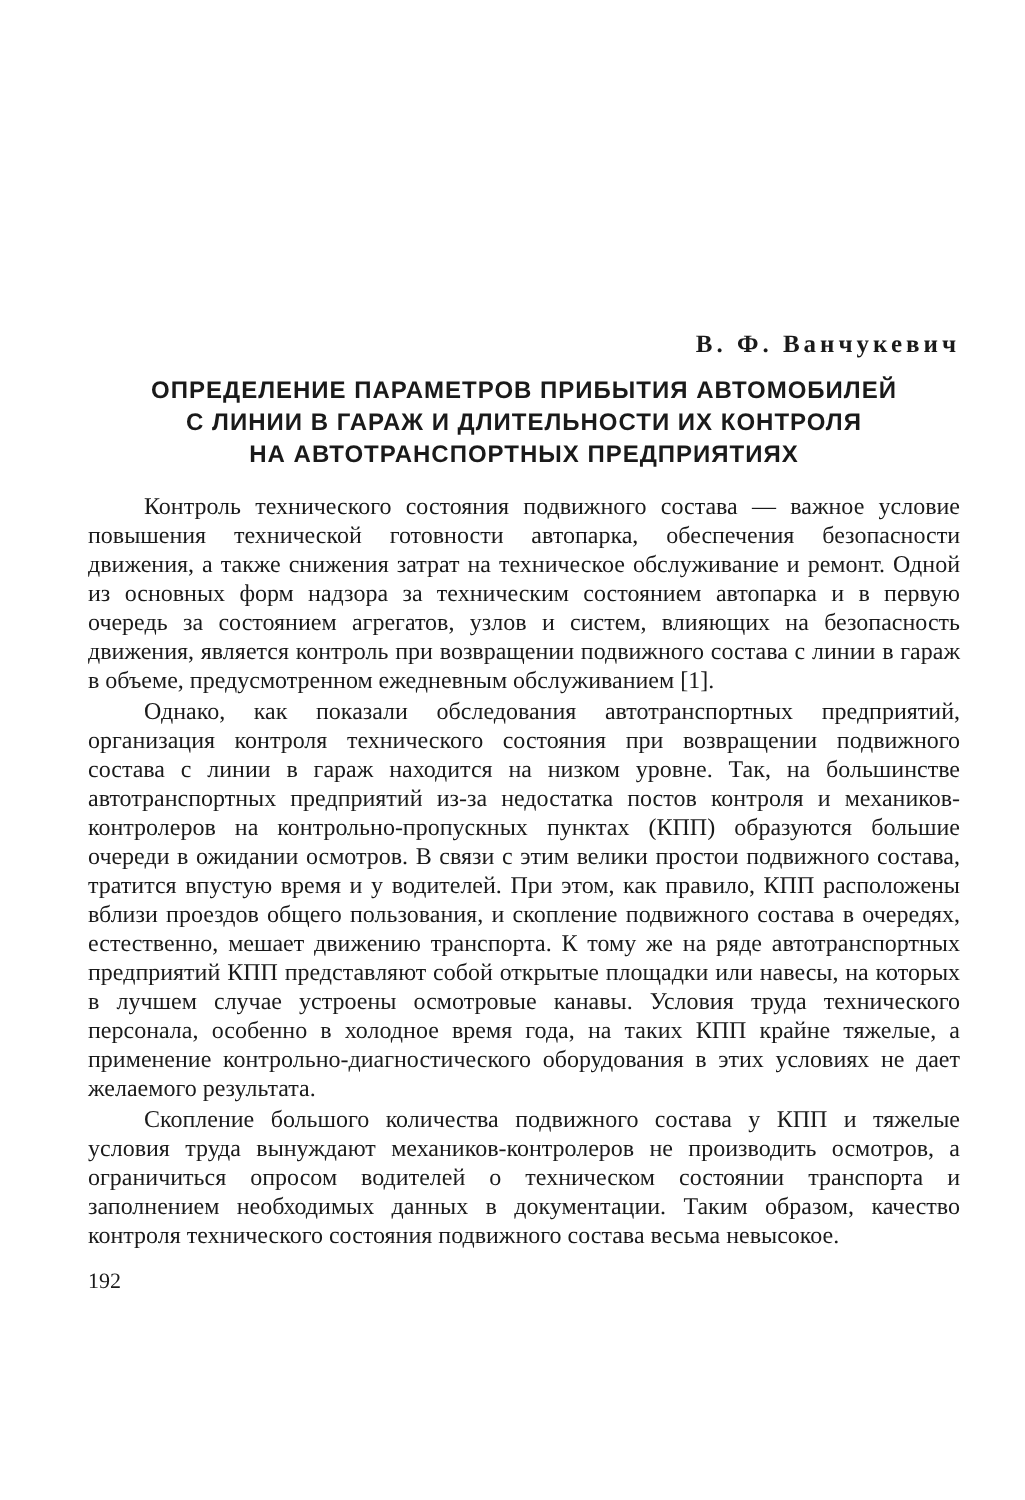В. Ф. Ванчукевич
ОПРЕДЕЛЕНИЕ ПАРАМЕТРОВ ПРИБЫТИЯ АВТОМОБИЛЕЙ
С ЛИНИИ В ГАРАЖ И ДЛИТЕЛЬНОСТИ ИХ КОНТРОЛЯ
НА АВТОТРАНСПОРТНЫХ ПРЕДПРИЯТИЯХ
Контроль технического состояния подвижного состава — важное условие повышения технической готовности автопарка, обеспечения безопасности движения, а также снижения затрат на техническое обслуживание и ремонт. Одной из основных форм надзора за техническим состоянием автопарка и в первую очередь за состоянием агрегатов, узлов и систем, влияющих на безопасность движения, является контроль при возвращении подвижного состава с линии в гараж в объеме, предусмотренном ежедневным обслуживанием [1].
Однако, как показали обследования автотранспортных предприятий, организация контроля технического состояния при возвращении подвижного состава с линии в гараж находится на низком уровне. Так, на большинстве автотранспортных предприятий из-за недостатка постов контроля и механиков-контролеров на контрольно-пропускных пунктах (КПП) образуются большие очереди в ожидании осмотров. В связи с этим велики простои подвижного состава, тратится впустую время и у водителей. При этом, как правило, КПП расположены вблизи проездов общего пользования, и скопление подвижного состава в очередях, естественно, мешает движению транспорта. К тому же на ряде автотранспортных предприятий КПП представляют собой открытые площадки или навесы, на которых в лучшем случае устроены осмотровые канавы. Условия труда технического персонала, особенно в холодное время года, на таких КПП крайне тяжелые, а применение контрольно-диагностического оборудования в этих условиях не дает желаемого результата.
Скопление большого количества подвижного состава у КПП и тяжелые условия труда вынуждают механиков-контролеров не производить осмотров, а ограничиться опросом водителей о техническом состоянии транспорта и заполнением необходимых данных в документации. Таким образом, качество контроля технического состояния подвижного состава весьма невысокое.
192